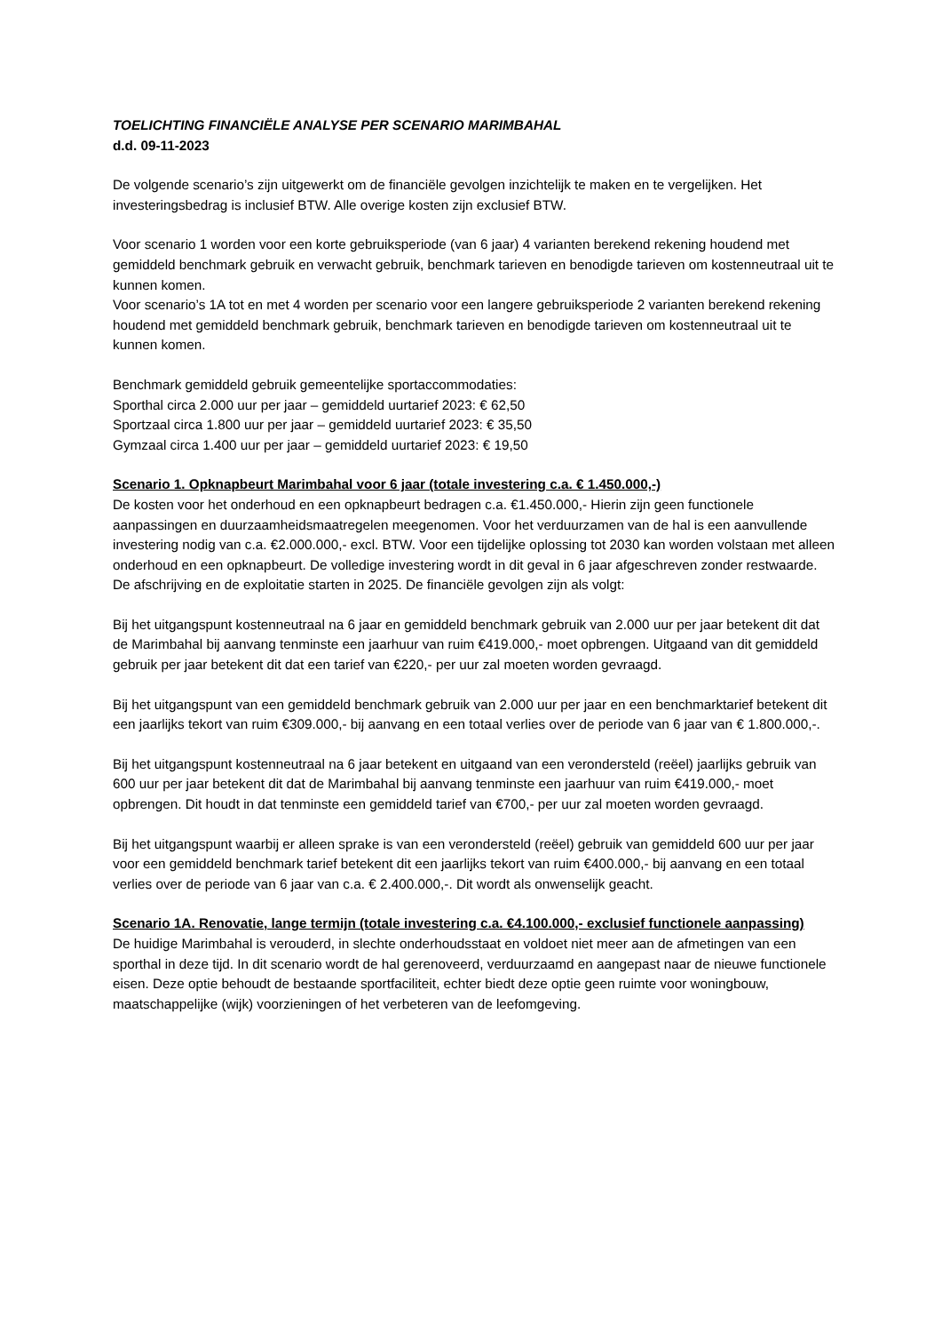TOELICHTING FINANCIËLE ANALYSE PER SCENARIO MARIMBAHAL
d.d. 09-11-2023
De volgende scenario’s zijn uitgewerkt om de financiële gevolgen inzichtelijk te maken en te vergelijken. Het investeringsbedrag is inclusief BTW. Alle overige kosten zijn exclusief BTW.
Voor scenario 1 worden voor een korte gebruiksperiode (van 6 jaar) 4 varianten berekend rekening houdend met gemiddeld benchmark gebruik en verwacht gebruik, benchmark tarieven en benodigde tarieven om kostenneutraal uit te kunnen komen.
Voor scenario’s 1A tot en met 4 worden per scenario voor een langere gebruiksperiode 2 varianten berekend rekening houdend met gemiddeld benchmark gebruik, benchmark tarieven en benodigde tarieven om kostenneutraal uit te kunnen komen.
Benchmark gemiddeld gebruik gemeentelijke sportaccommodaties:
Sporthal circa 2.000 uur per jaar – gemiddeld uurtarief 2023: € 62,50
Sportzaal circa 1.800 uur per jaar – gemiddeld uurtarief 2023: € 35,50
Gymzaal circa 1.400 uur per jaar – gemiddeld uurtarief 2023: € 19,50
Scenario 1. Opknapbeurt Marimbahal voor 6 jaar (totale investering c.a. € 1.450.000,-)
De kosten voor het onderhoud en een opknapbeurt bedragen c.a. €1.450.000,- Hierin zijn geen functionele aanpassingen en duurzaamheidsmaatregelen meegenomen. Voor het verduurzamen van de hal is een aanvullende investering nodig van c.a. €2.000.000,- excl. BTW. Voor een tijdelijke oplossing tot 2030 kan worden volstaan met alleen onderhoud en een opknapbeurt. De volledige investering wordt in dit geval in 6 jaar afgeschreven zonder restwaarde. De afschrijving en de exploitatie starten in 2025. De financiële gevolgen zijn als volgt:
Bij het uitgangspunt kostenneutraal na 6 jaar en gemiddeld benchmark gebruik van 2.000 uur per jaar betekent dit dat de Marimbahal bij aanvang tenminste een jaarhuur van ruim €419.000,- moet opbrengen. Uitgaand van dit gemiddeld gebruik per jaar betekent dit dat een tarief van €220,- per uur zal moeten worden gevraagd.
Bij het uitgangspunt van een gemiddeld benchmark gebruik van 2.000 uur per jaar en een benchmarktarief betekent dit een jaarlijks tekort van ruim €309.000,- bij aanvang en een totaal verlies over de periode van 6 jaar van € 1.800.000,-.
Bij het uitgangspunt kostenneutraal na 6 jaar betekent en uitgaand van een verondersteld (reëel) jaarlijks gebruik van 600 uur per jaar betekent dit dat de Marimbahal bij aanvang tenminste een jaarhuur van ruim €419.000,- moet opbrengen. Dit houdt in dat tenminste een gemiddeld tarief van €700,- per uur zal moeten worden gevraagd.
Bij het uitgangspunt waarbij er alleen sprake is van een verondersteld (reëel) gebruik van gemiddeld 600 uur per jaar voor een gemiddeld benchmark tarief betekent dit een jaarlijks tekort van ruim €400.000,- bij aanvang en een totaal verlies over de periode van 6 jaar van c.a. € 2.400.000,-. Dit wordt als onwenselijk geacht.
Scenario 1A. Renovatie, lange termijn (totale investering c.a. €4.100.000,- exclusief functionele aanpassing)
De huidige Marimbahal is verouderd, in slechte onderhoudsstaat en voldoet niet meer aan de afmetingen van een sporthal in deze tijd. In dit scenario wordt de hal gerenoveerd, verduurzaamd en aangepast naar de nieuwe functionele eisen. Deze optie behoudt de bestaande sportfaciliteit, echter biedt deze optie geen ruimte voor woningbouw, maatschappelijke (wijk) voorzieningen of het verbeteren van de leefomgeving.